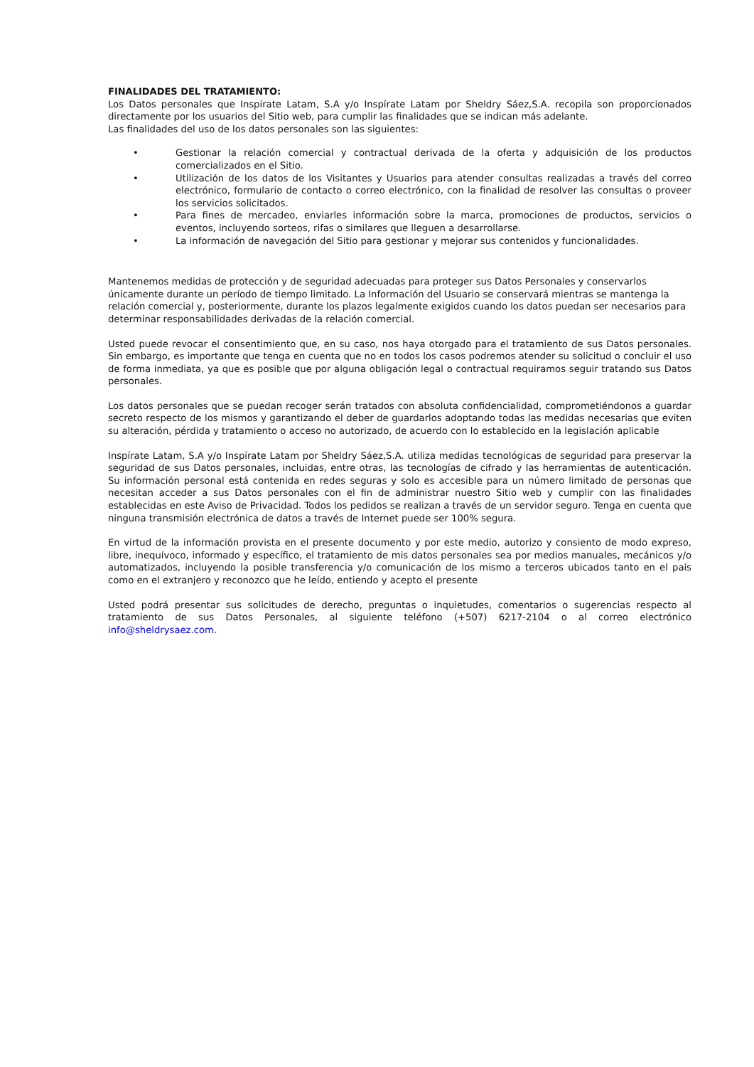FINALIDADES DEL TRATAMIENTO:
Los Datos personales que Inspírate Latam, S.A y/o Inspírate Latam por Sheldry Sáez,S.A. recopila son proporcionados directamente por los usuarios del Sitio web, para cumplir las finalidades que se indican más adelante.
Las finalidades del uso de los datos personales son las siguientes:
• Gestionar la relación comercial y contractual derivada de la oferta y adquisición de los productos comercializados en el Sitio.
• Utilización de los datos de los Visitantes y Usuarios para atender consultas realizadas a través del correo electrónico, formulario de contacto o correo electrónico, con la finalidad de resolver las consultas o proveer los servicios solicitados.
• Para fines de mercadeo, enviarles información sobre la marca, promociones de productos, servicios o eventos, incluyendo sorteos, rifas o similares que lleguen a desarrollarse.
• La información de navegación del Sitio para gestionar y mejorar sus contenidos y funcionalidades.
Mantenemos medidas de protección y de seguridad adecuadas para proteger sus Datos Personales y conservarlos únicamente durante un período de tiempo limitado. La Información del Usuario se conservará mientras se mantenga la relación comercial y, posteriormente, durante los plazos legalmente exigidos cuando los datos puedan ser necesarios para determinar responsabilidades derivadas de la relación comercial.
Usted puede revocar el consentimiento que, en su caso, nos haya otorgado para el tratamiento de sus Datos personales. Sin embargo, es importante que tenga en cuenta que no en todos los casos podremos atender su solicitud o concluir el uso de forma inmediata, ya que es posible que por alguna obligación legal o contractual requiramos seguir tratando sus Datos personales.
Los datos personales que se puedan recoger serán tratados con absoluta confidencialidad, comprometiéndonos a guardar secreto respecto de los mismos y garantizando el deber de guardarlos adoptando todas las medidas necesarias que eviten su alteración, pérdida y tratamiento o acceso no autorizado, de acuerdo con lo establecido en la legislación aplicable
Inspírate Latam, S.A y/o Inspírate Latam por Sheldry Sáez,S.A. utiliza medidas tecnológicas de seguridad para preservar la seguridad de sus Datos personales, incluidas, entre otras, las tecnologías de cifrado y las herramientas de autenticación. Su información personal está contenida en redes seguras y solo es accesible para un número limitado de personas que necesitan acceder a sus Datos personales con el fin de administrar nuestro Sitio web y cumplir con las finalidades establecidas en este Aviso de Privacidad. Todos los pedidos se realizan a través de un servidor seguro. Tenga en cuenta que ninguna transmisión electrónica de datos a través de Internet puede ser 100% segura.
En virtud de la información provista en el presente documento y por este medio, autorizo y consiento de modo expreso, libre, inequívoco, informado y específico, el tratamiento de mis datos personales sea por medios manuales, mecánicos y/o automatizados, incluyendo la posible transferencia y/o comunicación de los mismo a terceros ubicados tanto en el país como en el extranjero y reconozco que he leído, entiendo y acepto el presente
Usted podrá presentar sus solicitudes de derecho, preguntas o inquietudes, comentarios o sugerencias respecto al tratamiento de sus Datos Personales, al siguiente teléfono (+507) 6217-2104 o al correo electrónico info@sheldrysaez.com.